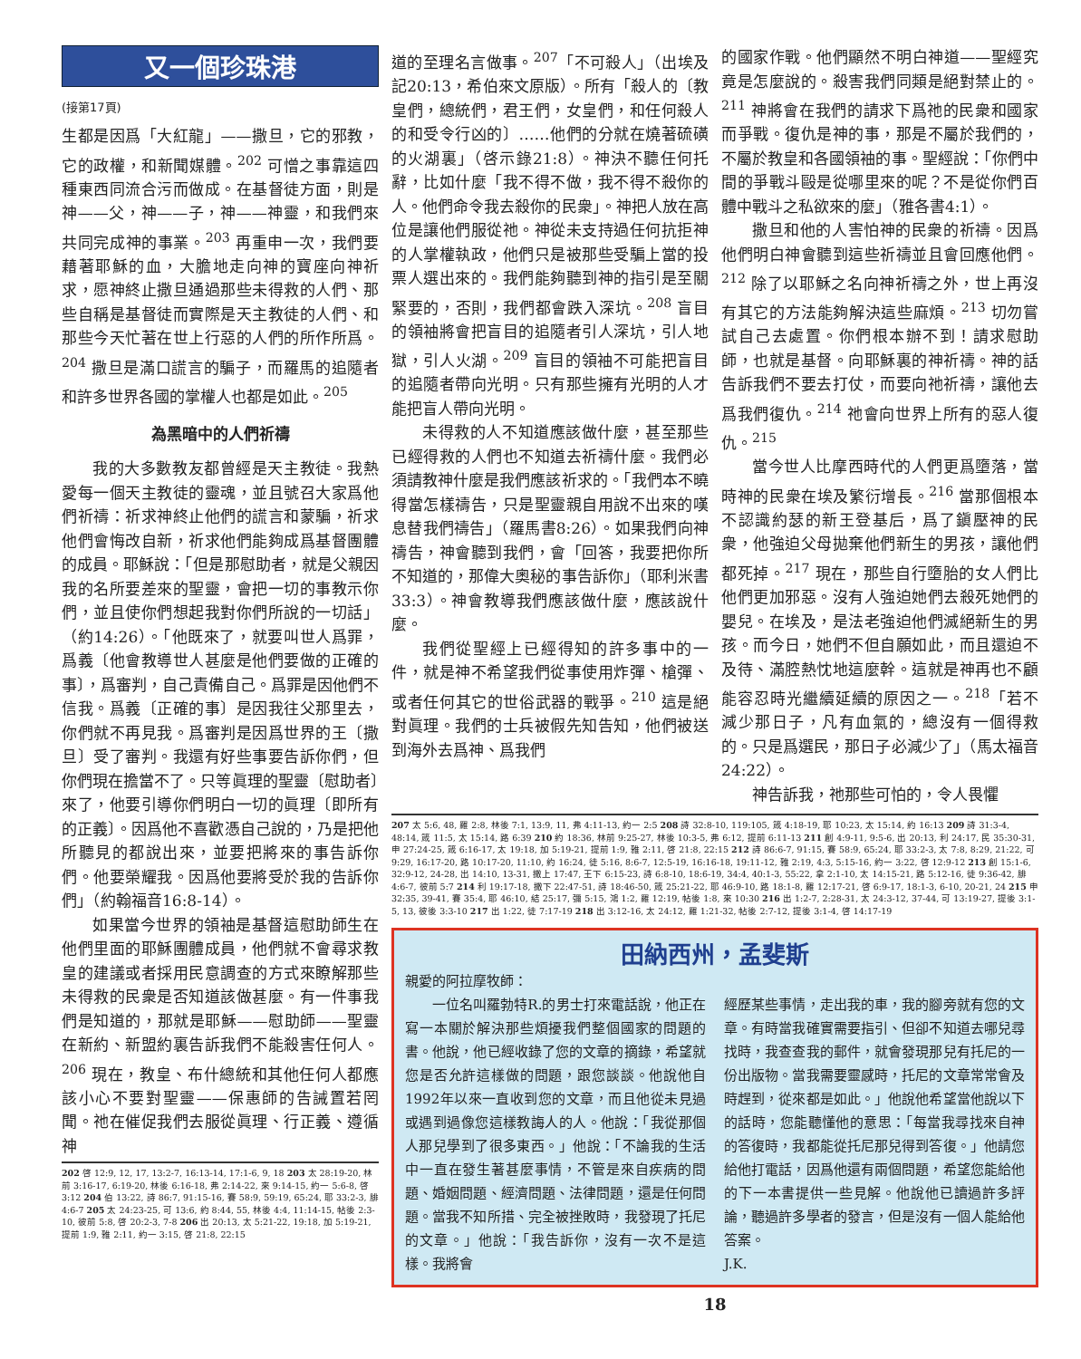又一個珍珠港
(接第17頁)
生都是因爲「大紅龍」——撒旦，它的邪教，它的政權，和新聞媒體。<sup>202</sup> 可憎之事靠這四種東西同流合污而做成。在基督徒方面，則是神——父，神——子，神——神靈，和我們來共同完成神的事業。<sup>203</sup> 再重申一次，我們要藉著耶穌的血，大膽地走向神的寶座向神祈求，愿神終止撒旦通過那些未得救的人們、那些自稱是基督徒而實際是天主教徒的人們、和那些今天忙著在世上行惡的人們的所作所爲。<sup>204</sup> 撒旦是滿口謊言的騙子，而羅馬的追隨者和許多世界各國的掌權人也都是如此。<sup>205</sup>
為黑暗中的人們祈禱
我的大多數教友都曾經是天主教徒。我熱愛每一個天主教徒的靈魂，並且號召大家爲他們祈禱：祈求神終止他們的謊言和蒙騙，祈求他們會悔改自新，祈求他們能夠成爲基督團體的成員。耶穌說：「但是那慰助者，就是父親因我的名所要差來的聖靈，會把一切的事教示你們，並且使你們想起我對你們所說的一切話」（約14:26）。「他既來了，就要叫世人爲罪，爲義〔他會教導世人甚麼是他們要做的正確的事〕，爲審判，自己責備自己。爲罪是因他們不信我。爲義〔正確的事〕是因我往父那里去，你們就不再見我。爲審判是因爲世界的王〔撒旦〕受了審判。我還有好些事要告訴你們，但你們現在擔當不了。只等眞理的聖靈〔慰助者〕來了，他要引導你們明白一切的眞理〔即所有的正義〕。因爲他不喜歡憑自己說的，乃是把他所聽見的都說出來，並要把將來的事告訴你們。他要榮耀我。因爲他要將受於我的告訴你們」（約翰福音16:8-14）。
如果當今世界的領袖是基督這慰助師生在他們里面的耶穌團體成員，他們就不會尋求教皇的建議或者採用民意調查的方式來瞭解那些未得救的民衆是否知道該做甚麼。有一件事我們是知道的，那就是耶穌——慰助師——聖靈在新約、新盟約裏告訴我們不能殺害任何人。<sup>206</sup> 現在，教皇、布什總統和其他任何人都應該小心不要對聖靈——保惠師的告誡置若罔聞。祂在催促我們去服從眞理、行正義、遵循神
202 啓 12:9, 12, 17, 13:2-7, 16:13-14, 17:1-6, 9, 18 203 太 28:19-20, 林前 3:16-17, 6:19-20, 林後 6:16-18, 弗 2:14-22, 來 9:14-15, 約一 5:6-8, 啓 3:12 204 伯 13:22, 詩 86:7, 91:15-16, 賽 58:9, 59:19, 65:24, 耶 33:2-3, 腓 4:6-7 205 太 24:23-25, 可 13:6, 約 8:44, 55, 林後 4:4, 11:14-15, 帖後 2:3-10, 彼前 5:8, 啓 20:2-3, 7-8 206 出 20:13, 太 5:21-22, 19:18, 加 5:19-21, 提前 1:9, 雅 2:11, 約一 3:15, 啓 21:8, 22:15
道的至理名言做事。<sup>207</sup>「不可殺人」（出埃及記20:13，希伯來文原版）。所有「殺人的〔教皇們，總統們，君王們，女皇們，和任何殺人的和受令行凶的〕……他們的分就在燒著硫磺的火湖裏」（啓示錄21:8）。神決不聽任何托辭，比如什麼「我不得不做，我不得不殺你的人。他們命令我去殺你的民衆」。神把人放在高位是讓他們服從祂。神從未支持過任何抗拒神的人掌權執政，他們只是被那些受騙上當的投票人選出來的。我們能夠聽到神的指引是至關緊要的，否則，我們都會跌入深坑。<sup>208</sup> 盲目的領袖將會把盲目的追隨者引人深坑，引人地獄，引人火湖。<sup>209</sup> 盲目的領袖不可能把盲目的追隨者帶向光明。只有那些擁有光明的人才能把盲人帶向光明。
未得救的人不知道應該做什麼，甚至那些已經得救的人們也不知道去祈禱什麼。我們必須請教神什麼是我們應該祈求的。「我們本不曉得當怎樣禱告，只是聖靈親自用說不出來的嘆息替我們禱告」（羅馬書8:26）。如果我們向神禱告，神會聽到我們，會「回答，我要把你所不知道的，那偉大奧秘的事告訴你」（耶利米書33:3）。神會教導我們應該做什麼，應該說什麼。
我們從聖經上已經得知的許多事中的一件，就是神不希望我們從事使用炸彈、槍彈、或者任何其它的世俗武器的戰爭。<sup>210</sup> 這是絕對眞理。我們的士兵被假先知告知，他們被送到海外去爲神、爲我們
的國家作戰。他們顯然不明白神道——聖經究竟是怎麼說的。殺害我們同類是絕對禁止的。<sup>211</sup> 神將會在我們的請求下爲祂的民衆和國家而爭戰。復仇是神的事，那是不屬於我們的，不屬於教皇和各國領袖的事。聖經說：「你們中間的爭戰斗毆是從哪里來的呢？不是從你們百體中戰斗之私欲來的麼」（雅各書4:1）。
撒旦和他的人害怕神的民衆的祈禱。因爲他們明白神會聽到這些祈禱並且會回應他們。<sup>212</sup> 除了以耶穌之名向神祈禱之外，世上再沒有其它的方法能夠解決這些麻煩。<sup>213</sup> 切勿嘗試自己去處置。你們根本辦不到！請求慰助師，也就是基督。向耶穌裏的神祈禱。神的話告訴我們不要去打仗，而要向祂祈禱，讓他去爲我們復仇。<sup>214</sup> 祂會向世界上所有的惡人復仇。<sup>215</sup>
當今世人比摩西時代的人們更爲墮落，當時神的民衆在埃及繁衍增長。<sup>216</sup> 當那個根本不認識約瑟的新王登基后，爲了鎭壓神的民衆，他強迫父母拋棄他們新生的男孩，讓他們都死掉。<sup>217</sup> 現在，那些自行墮胎的女人們比他們更加邪惡。沒有人強迫她們去殺死她們的嬰兒。在埃及，是法老強迫他們滅絕新生的男孩。而今日，她們不但自願如此，而且還迫不及待、滿腔熱忱地這麼幹。這就是神再也不顧能容忍時光繼續延續的原因之一。<sup>218</sup>「若不減少那日子，凡有血氣的，總沒有一個得救的。只是爲選民，那日子必減少了」（馬太福音24:22）。
神告訴我，祂那些可怕的，令人畏懼
207 太 5:6, 48, 羅 2:8, 林後 7:1, 13:9, 11, 弗 4:11-13, 約一 2:5 208 詩 32:8-10, 119:105, 箴 4:18-19, 耶 10:23, 太 15:14, 約 16:13 209 詩 31:3-4, 48:14, 箴 11:5, 太 15:14, 路 6:39 210 約 18:36, 林前 9:25-27, 林後 10:3-5, 弗 6:12, 提前 6:11-13 211 創 4:9-11, 9:5-6, 出 20:13, 利 24:17, 民 35:30-31, 申 27:24-25, 箴 6:16-17, 太 19:18, 加 5:19-21, 提前 1:9, 雅 2:11, 啓 21:8, 22:15 212 詩 86:6-7, 91:15, 賽 58:9, 65:24, 耶 33:2-3, 太 7:8, 8:29, 21:22, 可 9:29, 16:17-20, 路 10:17-20, 11:10, 約 16:24, 徒 5:16, 8:6-7, 12:5-19, 16:16-18, 19:11-12, 雅 2:19, 4:3, 5:15-16, 約一 3:22, 啓 12:9-12 213 創 15:1-6, 32:9-12, 24-28, 出 14:10, 13-31, 撒上 17:47, 王下 6:15-23, 詩 6:8-10, 18:6-19, 34:4, 40:1-3, 55:22, 拿 2:1-10, 太 14:15-21, 路 5:12-16, 徒 9:36-42, 腓 4:6-7, 彼前 5:7 214 利 19:17-18, 撒下 22:47-51, 詩 18:46-50, 箴 25:21-22, 耶 46:9-10, 路 18:1-8, 羅 12:17-21, 啓 6:9-17, 18:1-3, 6-10, 20-21, 24 215 申 32:35, 39-41, 賽 35:4, 耶 46:10, 結 25:17, 彌 5:15, 鴻 1:2, 羅 12:19, 帖後 1:8, 來 10:30 216 出 1:2-7, 2:28-31, 太 24:3-12, 37-44, 可 13:19-27, 提後 3:1-5, 13, 彼後 3:3-10 217 出 1:22, 徒 7:17-19 218 出 3:12-16, 太 24:12, 羅 1:21-32, 帖後 2:7-12, 提後 3:1-4, 啓 14:17-19
田納西州，孟斐斯
親愛的阿拉摩牧師：
一位名叫羅勃特R.的男士打來電話說，他正在寫一本關於解決那些煩擾我們整個國家的問題的書。他說，他已經收錄了您的文章的摘錄，希望就您是否允許這樣做的問題，跟您談談。他說他自1992年以來一直收到您的文章，而且他從未見過或遇到過像您這樣教誨人的人。他說：「我從那個人那兒學到了很多東西。」他說：「不論我的生活中一直在發生著甚麼事情，不管是來自疾病的問題、婚姻問題、經濟問題、法律問題，還是任何問題。當我不知所措、完全被挫敗時，我發現了托尼的文章。」他說：「我告訴你，沒有一次不是這樣。我將會
經歷某些事情，走出我的車，我的腳旁就有您的文章。有時當我確實需要指引、但卻不知道去哪兒尋找時，我查查我的郵件，就會發現那兒有托尼的一份出版物。當我需要靈感時，托尼的文章常常會及時趕到，從來都是如此。」他說他希望當他說以下的話時，您能聽懂他的意思：「每當我尋找來自神的答復時，我都能從托尼那兒得到答復。」他請您給他打電話，因爲他還有兩個問題，希望您能給他的下一本書提供一些見解。他說他已讀過許多評論，聽過許多學者的發言，但是沒有一個人能給他答案。
J.K.
18